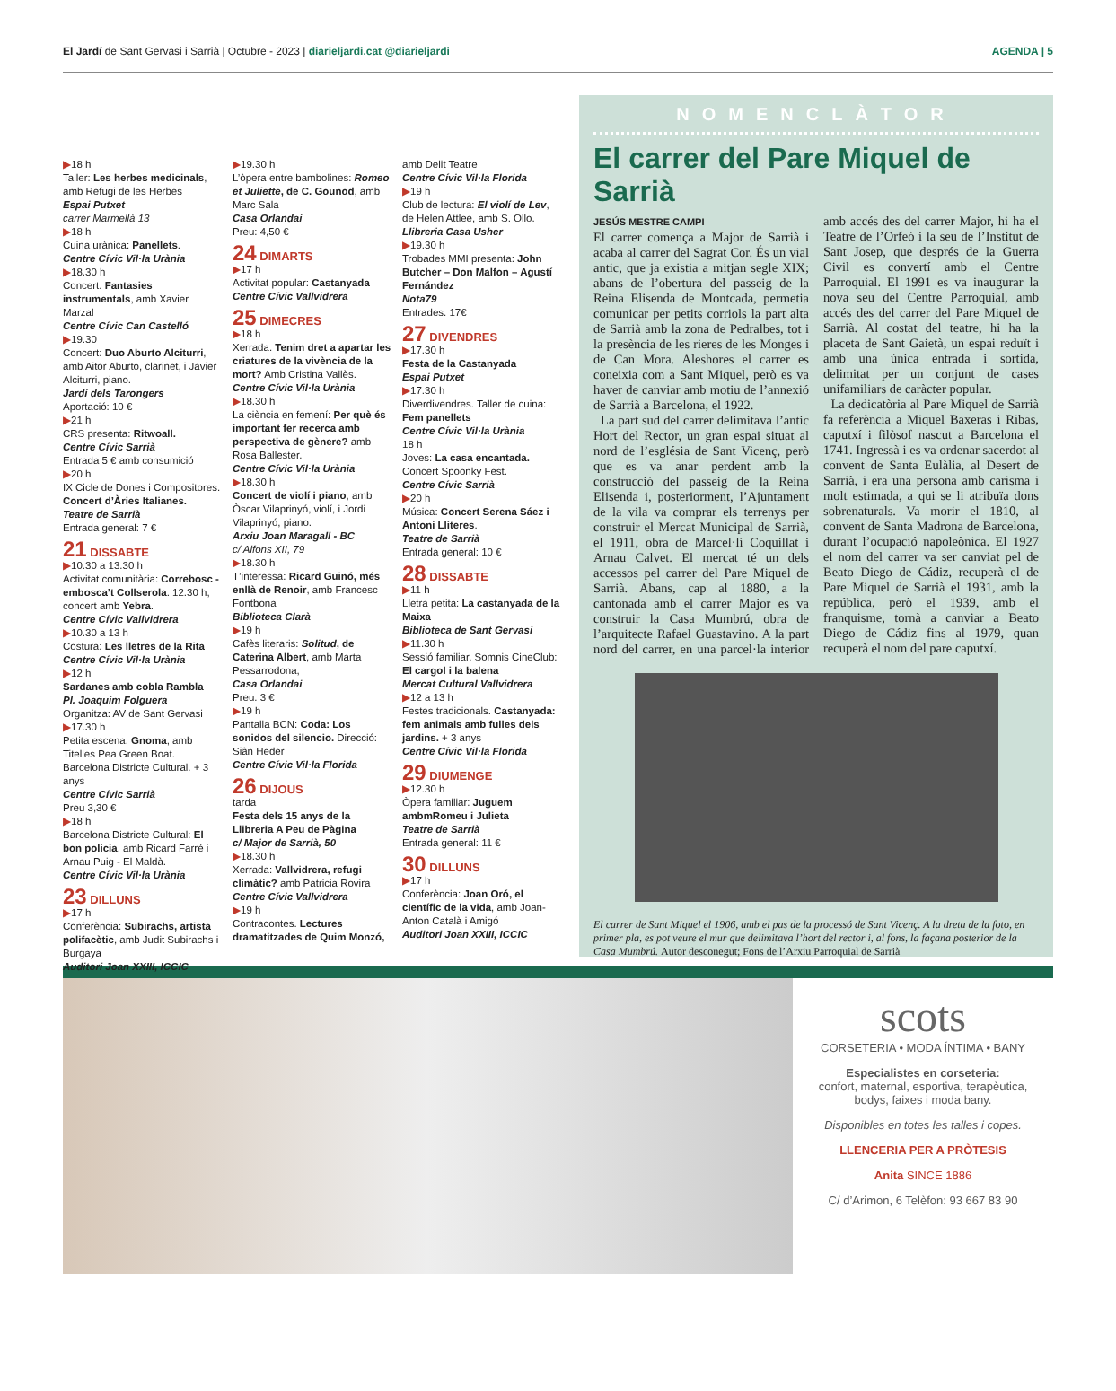El Jardí de Sant Gervasi i Sarrià | Octubre - 2023 | diarieljardi.cat @diarieljardi AGENDA | 5
▶18 h
Taller: Les herbes medicinals, amb Refugi de les Herbes
Espai Putxet
carrer Marmellà 13
▶18 h
Cuina urànica: Panellets.
Centre Cívic Vil·la Urània
▶18.30 h
Concert: Fantasies instrumentals, amb Xavier Marzal
Centre Cívic Can Castelló
▶19.30
Concert: Duo Aburto Alciturri, amb Aitor Aburto, clarinet, i Javier Alciturri, piano.
Jardí dels Tarongers
Aportació: 10 €
▶21 h
CRS presenta: Ritwoall.
Centre Cívic Sarrià
Entrada 5 € amb consumició
▶20 h
IX Cicle de Dones i Compositores: Concert d’Àries Italianes.
Teatre de Sarrià
Entrada general: 7 €
21 DISSABTE
▶10.30 a 13.30 h
Activitat comunitària: Correbosc - embosca’t Collserola. 12.30 h, concert amb Yebra.
Centre Cívic Vallvidrera
▶10.30 a 13 h
Costura: Les lletres de la Rita
Centre Cívic Vil·la Urània
▶12 h
Sardanes amb cobla Rambla
Pl. Joaquim Folguera
Organitza: AV de Sant Gervasi
▶17.30 h
Petita escena: Gnoma, amb Titelles Pea Green Boat. Barcelona Districte Cultural. + 3 anys
Centre Cívic Sarrià
Preu 3,30 €
▶18 h
Barcelona Districte Cultural: El bon policia, amb Ricard Farré i Arnau Puig - El Maldà.
Centre Cívic Vil·la Urània
23 DILLUNS
▶17 h
Conferència: Subirachs, artista polifacètic, amb Judit Subirachs i Burgaya
Auditori Joan XXIII, ICCIC
▶19.30 h
L’òpera entre bambolines: Romeo et Juliette, de C. Gounod, amb Marc Sala
Casa Orlandai
Preu: 4,50 €
24 DIMARTS
▶17 h
Activitat popular: Castanyada
Centre Cívic Vallvidrera
25 DIMECRES
▶18 h
Xerrada: Tenim dret a apartar les criatures de la vivència de la mort? Amb Cristina Vallès.
Centre Cívic Vil·la Urània
▶18.30 h
La ciència en femení: Per què és important fer recerca amb perspectiva de gènere? amb Rosa Ballester.
Centre Cívic Vil·la Urània
▶18.30 h
Concert de violí i piano, amb Òscar Vilaprinyó, violí, i Jordi Vilaprinyó, piano.
Arxiu Joan Maragall - BC
c/ Alfons XII, 79
▶18.30 h
T’interessa: Ricard Guinó, més enllà de Renoir, amb Francesc Fontbona
Biblioteca Clarà
▶19 h
Cafès literaris: Solitud, de Caterina Albert, amb Marta Pessarrodona,
Casa Orlandai
Preu: 3 €
▶19 h
Pantalla BCN: Coda: Los sonidos del silencio. Direcció: Siân Heder
Centre Cívic Vil·la Florida
26 DIJOUS
tarda
Festa dels 15 anys de la Llibreria A Peu de Pàgina
c/ Major de Sarrià, 50
▶18.30 h
Xerrada: Vallvidrera, refugi climàtic? amb Patricia Rovira
Centre Cívic Vallvidrera
▶19 h
Contracontes. Lectures dramatitzades de Quim Monzó,
amb Delit Teatre
Centre Cívic Vil·la Florida
▶19 h
Club de lectura: El violí de Lev, de Helen Attlee, amb S. Ollo.
Llibreria Casa Usher
▶19.30 h
Trobades MMI presenta: John Butcher – Don Malfon – Agustí Fernández
Nota79
Entrades: 17€
27 DIVENDRES
▶17.30 h
Festa de la Castanyada
Espai Putxet
▶17.30 h
Diverdivendres. Taller de cuina: Fem panellets
Centre Cívic Vil·la Urània
18 h
Joves: La casa encantada. Concert Spoonky Fest.
Centre Cívic Sarrià
▶20 h
Música: Concert Serena Sáez i Antoni Lliteres.
Teatre de Sarrià
Entrada general: 10 €
28 DISSABTE
▶11 h
Lletra petita: La castanyada de la Maixa
Biblioteca de Sant Gervasi
▶11.30 h
Sessió familiar. Somnis CineClub: El cargol i la balena
Mercat Cultural Vallvidrera
▶12 a 13 h
Festes tradicionals. Castanyada: fem animals amb fulles dels jardins. + 3 anys
Centre Cívic Vil·la Florida
29 DIUMENGE
▶12.30 h
Òpera familiar: Juguem ambmRomeu i Julieta
Teatre de Sarrià
Entrada general: 11 €
30 DILLUNS
▶17 h
Conferència: Joan Oró, el científic de la vida, amb Joan-Anton Català i Amigó
Auditori Joan XXIII, ICCIC
NOMENCLÀTOR
El carrer del Pare Miquel de Sarrià
JESÚS MESTRE CAMPI
El carrer comença a Major de Sarrià i acaba al carrer del Sagrat Cor. És un vial antic, que ja existia a mitjan segle XIX; abans de l’obertura del passeig de la Reina Elisenda de Montcada, permetia comunicar per petits corriols la part alta de Sarrià amb la zona de Pedralbes, tot i la presència de les rieres de les Monges i de Can Mora. Aleshores el carrer es coneixia com a Sant Miquel, però es va haver de canviar amb motiu de l’annexió de Sarrià a Barcelona, el 1922.
La part sud del carrer delimitava l’antic Hort del Rector, un gran espai situat al nord de l’església de Sant Vicenç, però que es va anar perdent amb la construcció del passeig de la Reina Elisenda i, posteriorment, l’Ajuntament de la vila va comprar els terrenys per construir el Mercat Municipal de Sarrià, el 1911, obra de Marcel·lí Coquillat i Arnau Calvet. El mercat té un dels accessos pel carrer del Pare Miquel de Sarrià. Abans, cap al 1880, a la cantonada amb el carrer Major es va construir la Casa Mumbrú, obra de l’arquitecte Rafael Guastavino. A la part nord del carrer, en una parcel·la interior amb accés des del carrer Major, hi ha el Teatre de l’Orfeó i la seu de l’Institut de Sant Josep, que després de la Guerra Civil es convertí amb el Centre Parroquial. El 1991 es va inaugurar la nova seu del Centre Parroquial, amb accés des del carrer del Pare Miquel de Sarrià. Al costat del teatre, hi ha la placeta de Sant Gaietà, un espai reduït i amb una única entrada i sortida, delimitat per un conjunt de cases unifamiliars de caràcter popular.
La dedicatòria al Pare Miquel de Sarrià fa referència a Miquel Baxeras i Ribas, caputxí i filòsof nascut a Barcelona el 1741. Ingressà i es va ordenar sacerdot al convent de Santa Eulàlia, al Desert de Sarrià, i era una persona amb carisma i molt estimada, a qui se li atribuïa dons sobrenaturals. Va morir el 1810, al convent de Santa Madrona de Barcelona, durant l’ocupació napoleònica. El 1927 el nom del carrer va ser canviat pel de Beato Diego de Cádiz, recuperà el de Pare Miquel de Sarrià el 1931, amb la república, però el 1939, amb el franquisme, tornà a canviar a Beato Diego de Cádiz fins al 1979, quan recuperà el nom del pare caputxí.
El carrer de Sant Miquel el 1906, amb el pas de la processó de Sant Vicenç. A la dreta de la foto, en primer pla, es pot veure el mur que delimitava l’hort del rector i, al fons, la façana posterior de la Casa Mumbrú. Autor desconegut; Fons de l’Arxiu Parroquial de Sarrià
scots
CORSETERIA • MODA ÍNTIMA • BANY
Especialistes en corseteria:
confort, maternal, esportiva, terapèutica, bodys, faixes i moda bany.
Disponibles en totes les talles i copes.
LLENCERIA PER A PRÒTESIS
Anita SINCE 1886
C/ d’Arimon, 6 Telèfon: 93 667 83 90